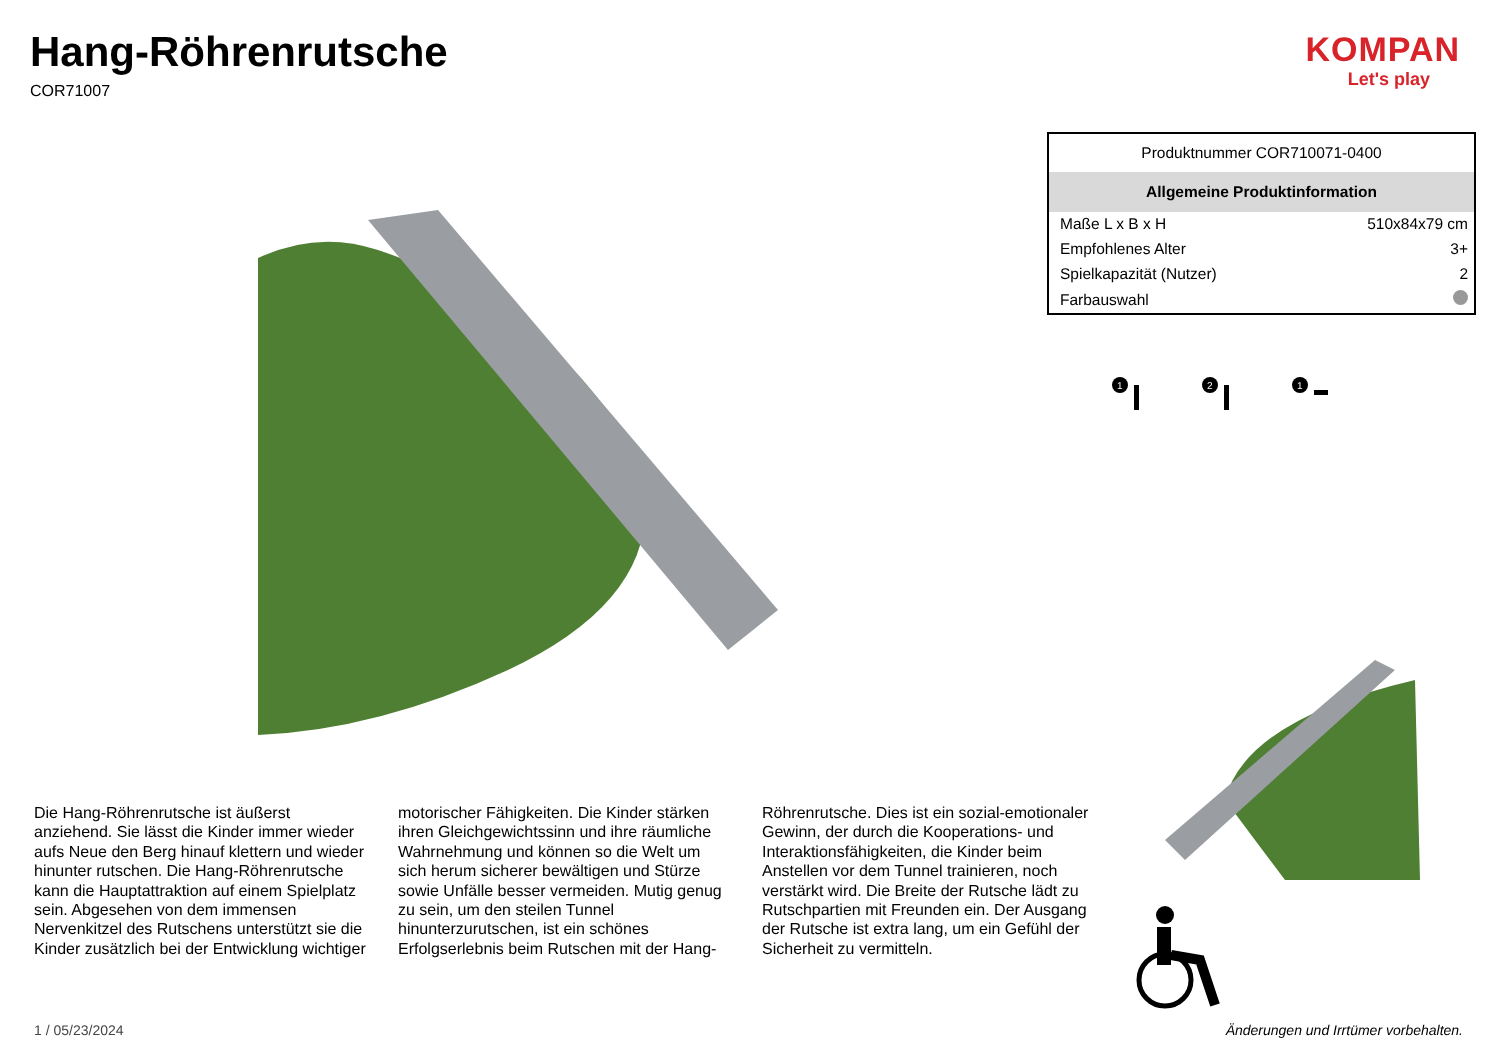Hang-Röhrenrutsche
COR71007
KOMPAN
Let's play
| Produktnummer COR710071-0400 | |
| Allgemeine Produktinformation | |
| Maße L x B x H | 510x84x79 cm |
| Empfohlenes Alter | 3+ |
| Spielkapazität (Nutzer) | 2 |
| Farbauswahl | |
1
2
1
Die Hang-Röhrenrutsche ist äußerst anziehend. Sie lässt die Kinder immer wieder aufs Neue den Berg hinauf klettern und wieder hinunter rutschen. Die Hang-Röhrenrutsche kann die Hauptattraktion auf einem Spielplatz sein. Abgesehen von dem immensen Nervenkitzel des Rutschens unterstützt sie die Kinder zusätzlich bei der Entwicklung wichtiger motorischer Fähigkeiten. Die Kinder stärken ihren Gleichgewichtssinn und ihre räumliche Wahrnehmung und können so die Welt um sich herum sicherer bewältigen und Stürze sowie Unfälle besser vermeiden. Mutig genug zu sein, um den steilen Tunnel hinunterzurutschen, ist ein schönes Erfolgserlebnis beim Rutschen mit der Hang-Röhrenrutsche. Dies ist ein sozial-emotionaler Gewinn, der durch die Kooperations- und Interaktionsfähigkeiten, die Kinder beim Anstellen vor dem Tunnel trainieren, noch verstärkt wird. Die Breite der Rutsche lädt zu Rutschpartien mit Freunden ein. Der Ausgang der Rutsche ist extra lang, um ein Gefühl der Sicherheit zu vermitteln.
1 / 05/23/2024
Änderungen und Irrtümer vorbehalten.